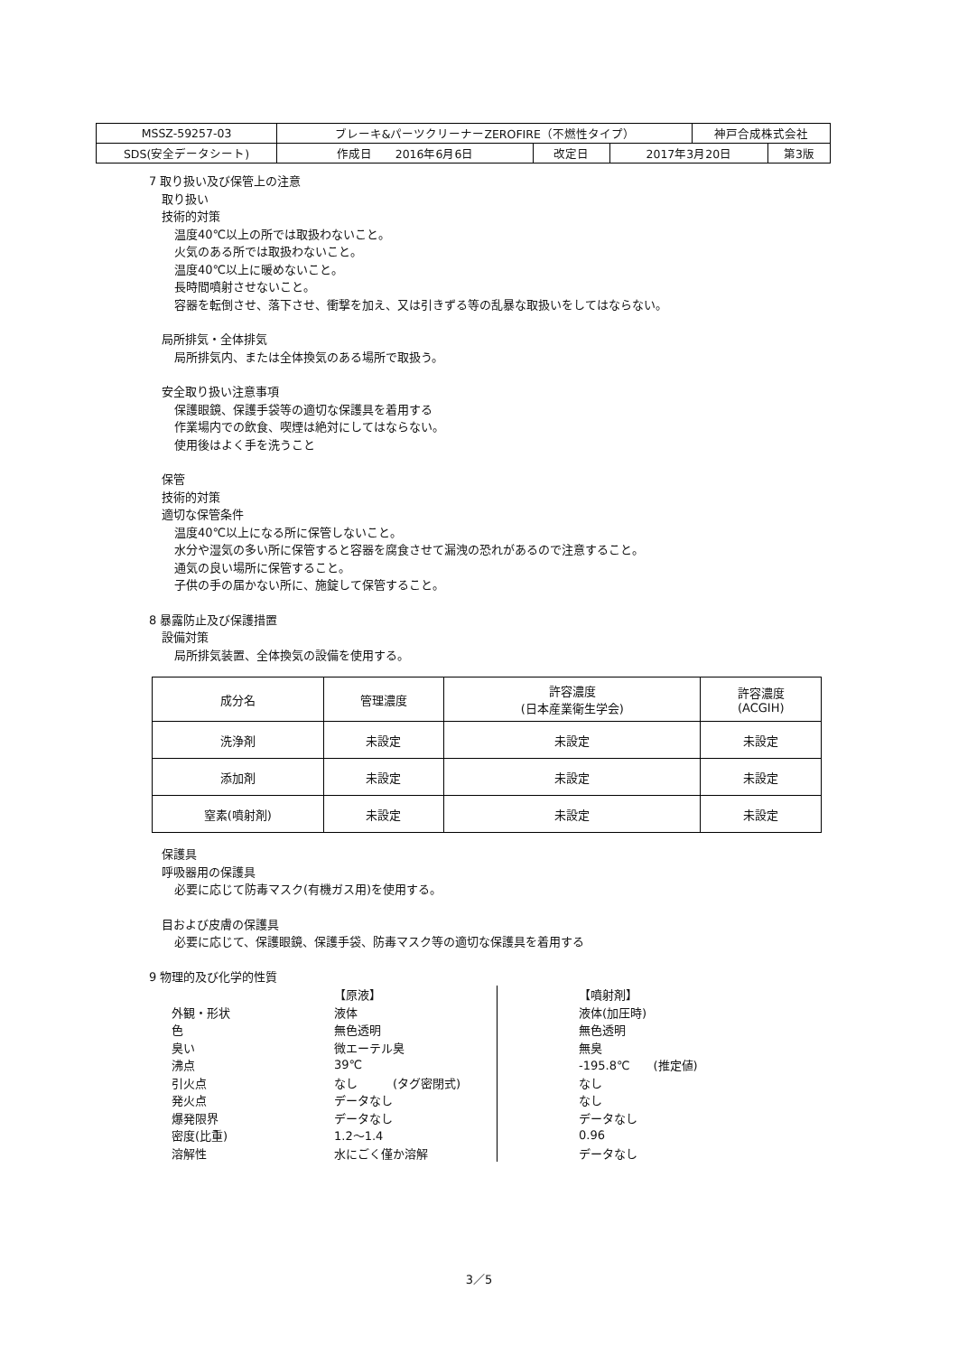| MSSZ-59257-03 | ブレーキ&パーツクリーナーZEROFIRE（不燃性タイプ） | | | 神戸合成株式会社 | |
| SDS(安全データシート) | 作成日 2016年6月6日 | 改定日 | 2017年3月20日 | | 第3版 |
7 取り扱い及び保管上の注意
取り扱い
技術的対策
温度40℃以上の所では取扱わないこと。
火気のある所では取扱わないこと。
温度40℃以上に暖めないこと。
長時間噴射させないこと。
容器を転倒させ、落下させ、衝撃を加え、又は引きずる等の乱暴な取扱いをしてはならない。
局所排気・全体排気
局所排気内、または全体換気のある場所で取扱う。
安全取り扱い注意事項
保護眼鏡、保護手袋等の適切な保護具を着用する
作業場内での飲食、喫煙は絶対にしてはならない。
使用後はよく手を洗うこと
保管
技術的対策
適切な保管条件
温度40℃以上になる所に保管しないこと。
水分や湿気の多い所に保管すると容器を腐食させて漏洩の恐れがあるので注意すること。
通気の良い場所に保管すること。
子供の手の届かない所に、施錠して保管すること。
8 暴露防止及び保護措置
設備対策
局所排気装置、全体換気の設備を使用する。
| 成分名 | 管理濃度 | 許容濃度 (日本産業衛生学会) | 許容濃度 (ACGIH) |
| --- | --- | --- | --- |
| 洗浄剤 | 未設定 | 未設定 | 未設定 |
| 添加剤 | 未設定 | 未設定 | 未設定 |
| 窒素(噴射剤) | 未設定 | 未設定 | 未設定 |
保護具
呼吸器用の保護具
必要に応じて防毒マスク(有機ガス用)を使用する。
目および皮膚の保護具
必要に応じて、保護眼鏡、保護手袋、防毒マスク等の適切な保護具を着用する
9 物理的及び化学的性質
| | 【原液】 | | 【噴射剤】 |
| 外観・形状 | 液体 | | 液体(加圧時) |
| 色 | 無色透明 | | 無色透明 |
| 臭い | 微エーテル臭 | | 無臭 |
| 沸点 | 39℃ | | -195.8℃ (推定値) |
| 引火点 | なし (タグ密閉式) | | なし |
| 発火点 | データなし | | なし |
| 爆発限界 | データなし | | データなし |
| 密度(比重) | 1.2～1.4 | | 0.96 |
| 溶解性 | 水にごく僅か溶解 | | データなし |
3／5